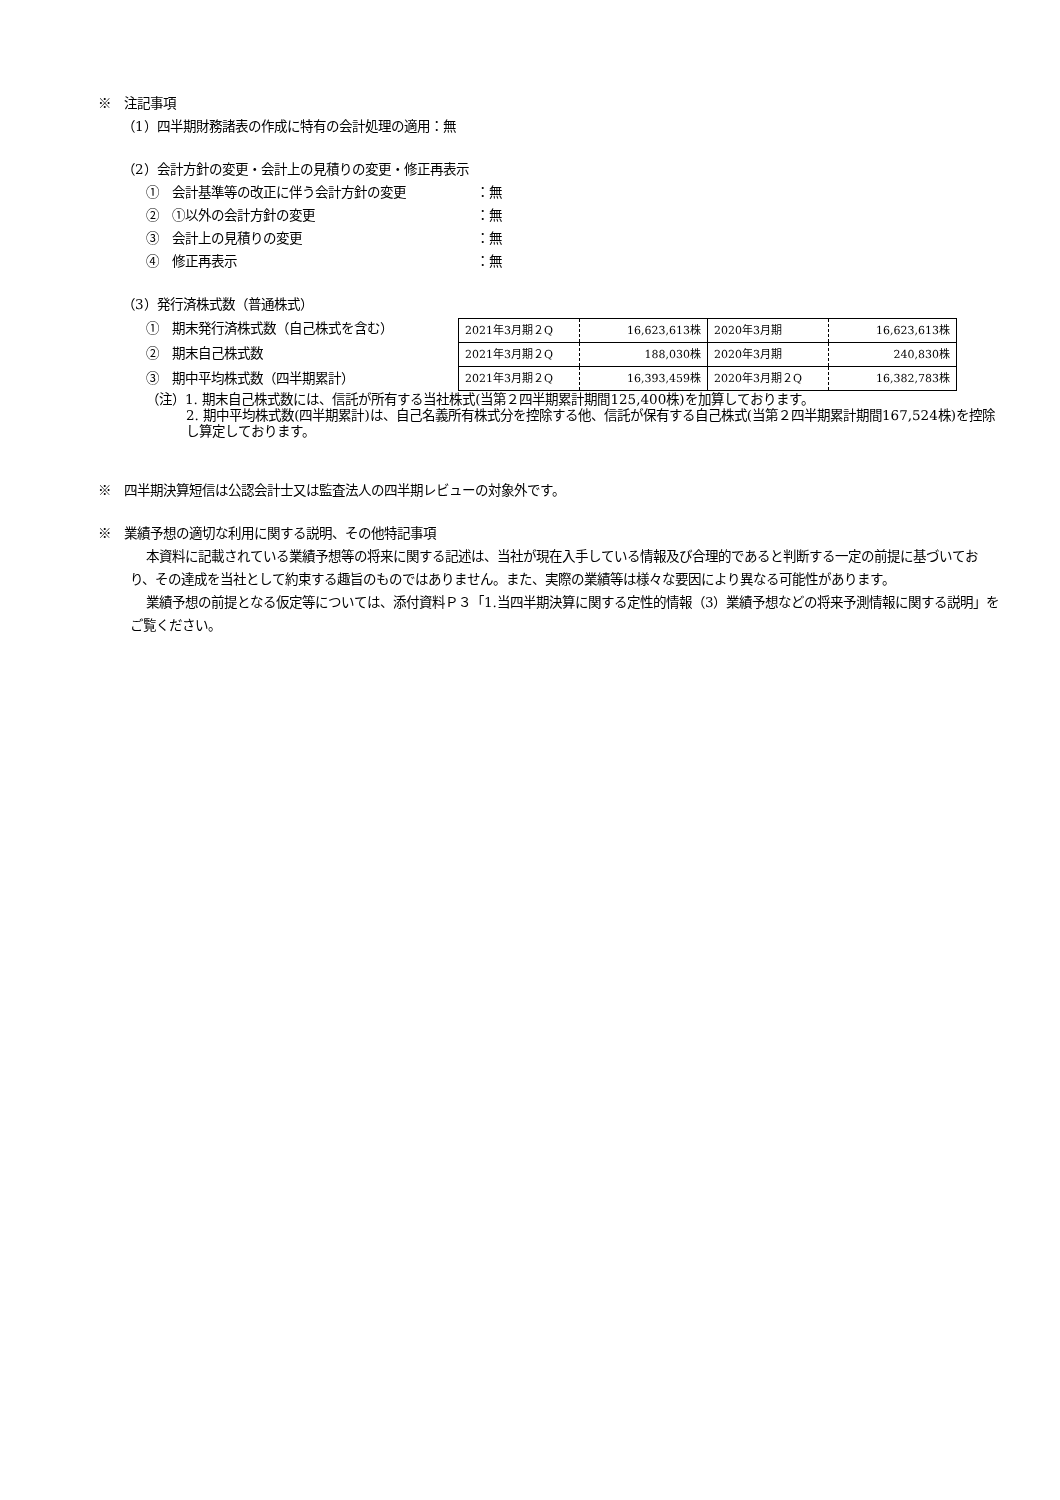※　注記事項
（1）四半期財務諸表の作成に特有の会計処理の適用：無
（2）会計方針の変更・会計上の見積りの変更・修正再表示
①　会計基準等の改正に伴う会計方針の変更 ：無
②　①以外の会計方針の変更 ：無
③　会計上の見積りの変更 ：無
④　修正再表示 ：無
（3）発行済株式数（普通株式）
①　期末発行済株式数（自己株式を含む）
②　期末自己株式数
③　期中平均株式数（四半期累計）
| 2021年3月期２Q | 16,623,613株 | 2020年3月期 | 16,623,613株 |
| 2021年3月期２Q | 188,030株 | 2020年3月期 | 240,830株 |
| 2021年3月期２Q | 16,393,459株 | 2020年3月期２Q | 16,382,783株 |
（注）1. 期末自己株式数には、信託が所有する当社株式(当第２四半期累計期間125,400株)を加算しております。
2. 期中平均株式数(四半期累計)は、自己名義所有株式分を控除する他、信託が保有する自己株式(当第２四半期累計期間167,524株)を控除し算定しております。
※　四半期決算短信は公認会計士又は監査法人の四半期レビューの対象外です。
※　業績予想の適切な利用に関する説明、その他特記事項
本資料に記載されている業績予想等の将来に関する記述は、当社が現在入手している情報及び合理的であると判断する一定の前提に基づいており、その達成を当社として約束する趣旨のものではありません。また、実際の業績等は様々な要因により異なる可能性があります。
業績予想の前提となる仮定等については、添付資料Ｐ３「1.当四半期決算に関する定性的情報（3）業績予想などの将来予測情報に関する説明」をご覧ください。